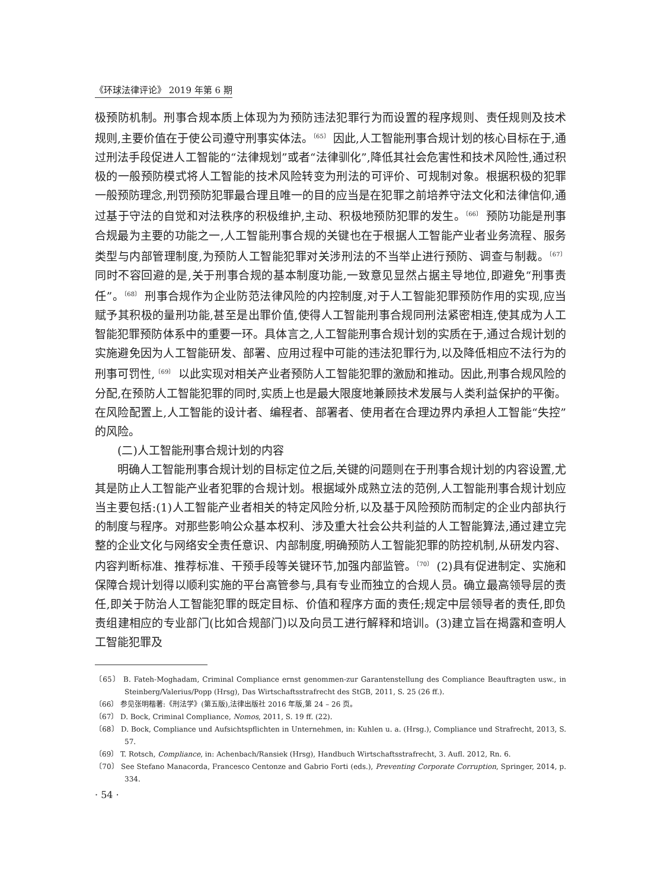《环球法律评论》 2019 年第 6 期
极预防机制。刑事合规本质上体现为为预防违法犯罪行为而设置的程序规则、责任规则及技术规则,主要价值在于使公司遵守刑事实体法。<sup>〔65〕</sup> 因此,人工智能刑事合规计划的核心目标在于,通过刑法手段促进人工智能的“法律规划”或者“法律驯化”,降低其社会危害性和技术风险性,通过积极的一般预防模式将人工智能的技术风险转变为刑法的可评价、可规制对象。根据积极的犯罪一般预防理念,刑罚预防犯罪最合理且唯一的目的应当是在犯罪之前培养守法文化和法律信仰,通过基于守法的自觉和对法秩序的积极维护,主动、积极地预防犯罪的发生。<sup>〔66〕</sup> 预防功能是刑事合规最为主要的功能之一,人工智能刑事合规的关键也在于根据人工智能产业者业务流程、服务类型与内部管理制度,为预防人工智能犯罪对关涉刑法的不当举止进行预防、调查与制裁。<sup>〔67〕</sup> 同时不容回避的是,关于刑事合规的基本制度功能,一致意见显然占据主导地位,即避免“刑事责任”。<sup>〔68〕</sup> 刑事合规作为企业防范法律风险的内控制度,对于人工智能犯罪预防作用的实现,应当赋予其积极的量刑功能,甚至是出罪价值,使得人工智能刑事合规同刑法紧密相连,使其成为人工智能犯罪预防体系中的重要一环。具体言之,人工智能刑事合规计划的实质在于,通过合规计划的实施避免因为人工智能研发、部署、应用过程中可能的违法犯罪行为,以及降低相应不法行为的刑事可罚性,<sup>〔69〕</sup> 以此实现对相关产业者预防人工智能犯罪的激励和推动。因此,刑事合规风险的分配,在预防人工智能犯罪的同时,实质上也是最大限度地兼顾技术发展与人类利益保护的平衡。在风险配置上,人工智能的设计者、编程者、部署者、使用者在合理边界内承担人工智能“失控”的风险。
(二)人工智能刑事合规计划的内容
明确人工智能刑事合规计划的目标定位之后,关键的问题则在于刑事合规计划的内容设置,尤其是防止人工智能产业者犯罪的合规计划。根据域外成熟立法的范例,人工智能刑事合规计划应当主要包括:(1)人工智能产业者相关的特定风险分析,以及基于风险预防而制定的企业内部执行的制度与程序。对那些影响公众基本权利、涉及重大社会公共利益的人工智能算法,通过建立完整的企业文化与网络安全责任意识、内部制度,明确预防人工智能犯罪的防控机制,从研发内容、内容判断标准、推荐标准、干预手段等关键环节,加强内部监管。<sup>〔70〕</sup> (2)具有促进制定、实施和保障合规计划得以顺利实施的平台高管参与,具有专业而独立的合规人员。确立最高领导层的责任,即关于防治人工智能犯罪的既定目标、价值和程序方面的责任;规定中层领导者的责任,即负责组建相应的专业部门(比如合规部门)以及向员工进行解释和培训。(3)建立旨在揭露和查明人工智能犯罪及
〔65〕 B. Fateh-Moghadam, Criminal Compliance ernst genommen-zur Garantenstellung des Compliance Beauftragten usw., in Steinberg/Valerius/Popp (Hrsg), Das Wirtschaftsstrafrecht des StGB, 2011, S. 25 (26 ff.).
〔66〕 参见张明楷著:《刑法学》(第五版),法律出版社 2016 年版,第 24 – 26 页。
〔67〕 D. Bock, Criminal Compliance, Nomos, 2011, S. 19 ff. (22).
〔68〕 D. Bock, Compliance und Aufsichtspflichten in Unternehmen, in: Kuhlen u. a. (Hrsg.), Compliance und Strafrecht, 2013, S. 57.
〔69〕 T. Rotsch, Compliance, in: Achenbach/Ransiek (Hrsg), Handbuch Wirtschaftsstrafrecht, 3. Aufl. 2012, Rn. 6.
〔70〕 See Stefano Manacorda, Francesco Centonze and Gabrio Forti (eds.), Preventing Corporate Corruption, Springer, 2014, p. 334.
· 54 ·